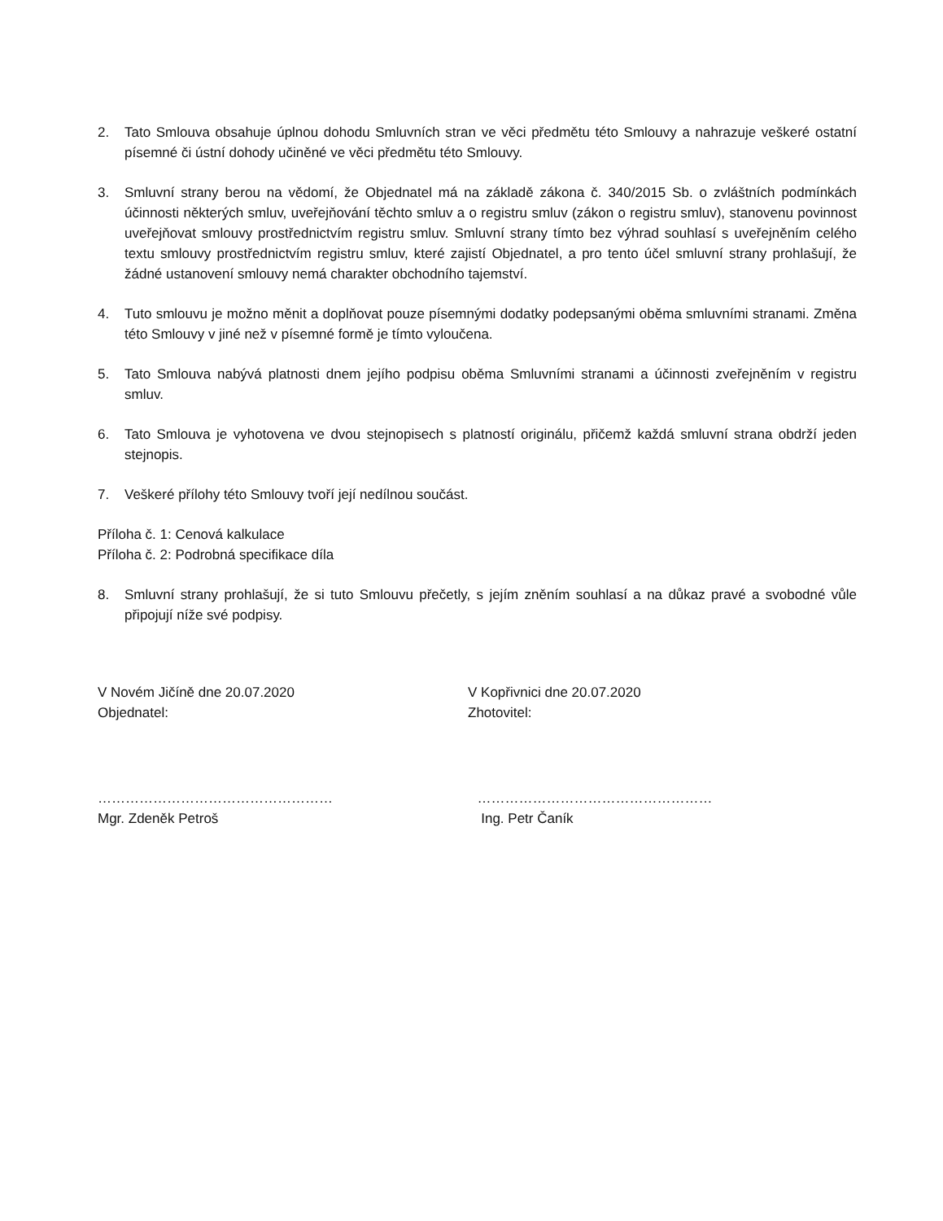2. Tato Smlouva obsahuje úplnou dohodu Smluvních stran ve věci předmětu této Smlouvy a nahrazuje veškeré ostatní písemné či ústní dohody učiněné ve věci předmětu této Smlouvy.
3. Smluvní strany berou na vědomí, že Objednatel má na základě zákona č. 340/2015 Sb. o zvláštních podmínkách účinnosti některých smluv, uveřejňování těchto smluv a o registru smluv (zákon o registru smluv), stanovenu povinnost uveřejňovat smlouvy prostřednictvím registru smluv. Smluvní strany tímto bez výhrad souhlasí s uveřejněním celého textu smlouvy prostřednictvím registru smluv, které zajistí Objednatel, a pro tento účel smluvní strany prohlašují, že žádné ustanovení smlouvy nemá charakter obchodního tajemství.
4. Tuto smlouvu je možno měnit a doplňovat pouze písemnými dodatky podepsanými oběma smluvními stranami. Změna této Smlouvy v jiné než v písemné formě je tímto vyloučena.
5. Tato Smlouva nabývá platnosti dnem jejího podpisu oběma Smluvními stranami a účinnosti zveřejněním v registru smluv.
6. Tato Smlouva je vyhotovena ve dvou stejnopisech s platností originálu, přičemž každá smluvní strana obdrží jeden stejnopis.
7. Veškeré přílohy této Smlouvy tvoří její nedílnou součást.
Příloha č. 1: Cenová kalkulace
Příloha č. 2: Podrobná specifikace díla
8. Smluvní strany prohlašují, že si tuto Smlouvu přečetly, s jejím zněním souhlasí a na důkaz pravé a svobodné vůle připojují níže své podpisy.
V Novém Jičíně dne 20.07.2020
Objednatel:
V Kopřivnici dne 20.07.2020
Zhotovitel:
……………………………………………
Mgr. Zdeněk Petroš
……………………………………………
Ing. Petr Čaník